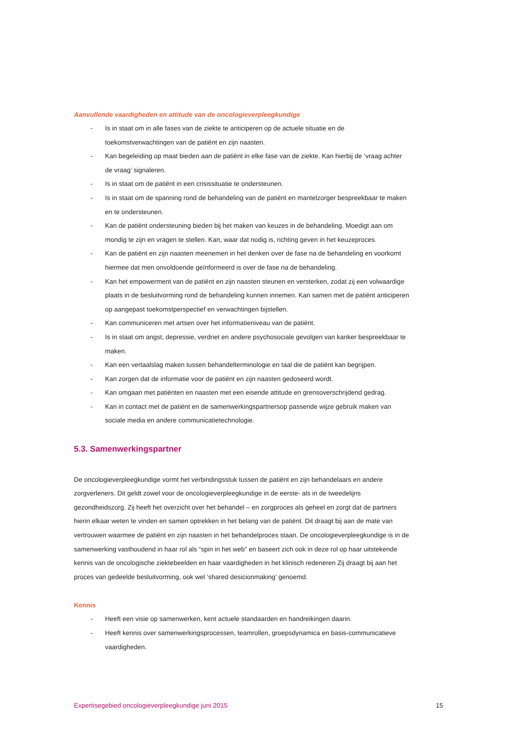Aanvullende vaardigheden en attitude van de oncologieverpleegkundige
- Is in staat om in alle fases van de ziekte te anticiperen op de actuele situatie en de toekomstverwachtingen van de patiënt en zijn naasten.
- Kan begeleiding op maat bieden aan de patiënt in elke fase van de ziekte. Kan hierbij de ‘vraag achter de vraag’ signaleren.
- Is in staat om de patiënt in een crisissituatie te ondersteunen.
- Is in staat om de spanning rond de behandeling van de patiënt en mantelzorger bespreekbaar te maken en te ondersteunen.
- Kan de patiënt ondersteuning bieden bij het maken van keuzes in de behandeling. Moedigt aan om mondig te zijn en vragen te stellen. Kan, waar dat nodig is, richting geven in het keuzeproces.
- Kan de patiënt en zijn naasten meenemen in het denken over de fase na de behandeling en voorkomt hiermee dat men onvoldoende geïnformeerd is over de fase na de behandeling.
- Kan het empowerment van de patiënt en zijn naasten steunen en versterken, zodat zij een volwaardige plaats in de besluitvorming rond de behandeling kunnen innemen. Kan samen met de patiënt anticiperen op aangepast toekomstperspectief en verwachtingen bijstellen.
- Kan communiceren met artsen over het informatieniveau van de patiënt.
- Is in staat om angst, depressie, verdriet en andere psychosociale gevolgen van kanker bespreekbaar te maken.
- Kan een vertaalslag maken tussen behandelterminologie en taal die de patiënt kan begrijpen.
- Kan zorgen dat de informatie voor de patiënt en zijn naasten gedoseerd wordt.
- Kan omgaan met patiënten en naasten met een eisende attitude en grensoverschrijdend gedrag.
- Kan in contact met de patiënt en de samenwerkingspartnersop passende wijze gebruik maken van sociale media en andere communicatietechnologie.
5.3. Samenwerkingspartner
De oncologieverpleegkundige vormt het verbindingsstuk tussen de patiënt en zijn behandelaars en andere zorgverleners. Dit geldt zowel voor de oncologieverpleegkundige in de eerste- als in de tweedelijns gezondheidszorg. Zij heeft het overzicht over het behandel – en zorgproces als geheel en zorgt dat de partners hierin elkaar weten te vinden en samen optrekken in het belang van de patiënt. Dit draagt bij aan de mate van vertrouwen waarmee de patiënt en zijn naasten in het behandelproces staan. De oncologieverpleegkundige is in de samenwerking vasthoudend in haar rol als “spin in het web” en baseert zich ook in deze rol op haar uitstekende kennis van de oncologische ziektebeelden en haar vaardigheden in het klinisch redeneren Zij draagt bij aan het proces van gedeelde besluitvorming, ook wel ‘shared desicionmaking’ genoemd.
Kennis
- Heeft een visie op samenwerken, kent actuele standaarden en handreikingen daarin.
- Heeft kennis over samenwerkingsprocessen, teamrollen, groepsdynamica en basis-communicatieve vaardigheden.
Expertisegebied oncologieverpleegkundige juni 2015 15